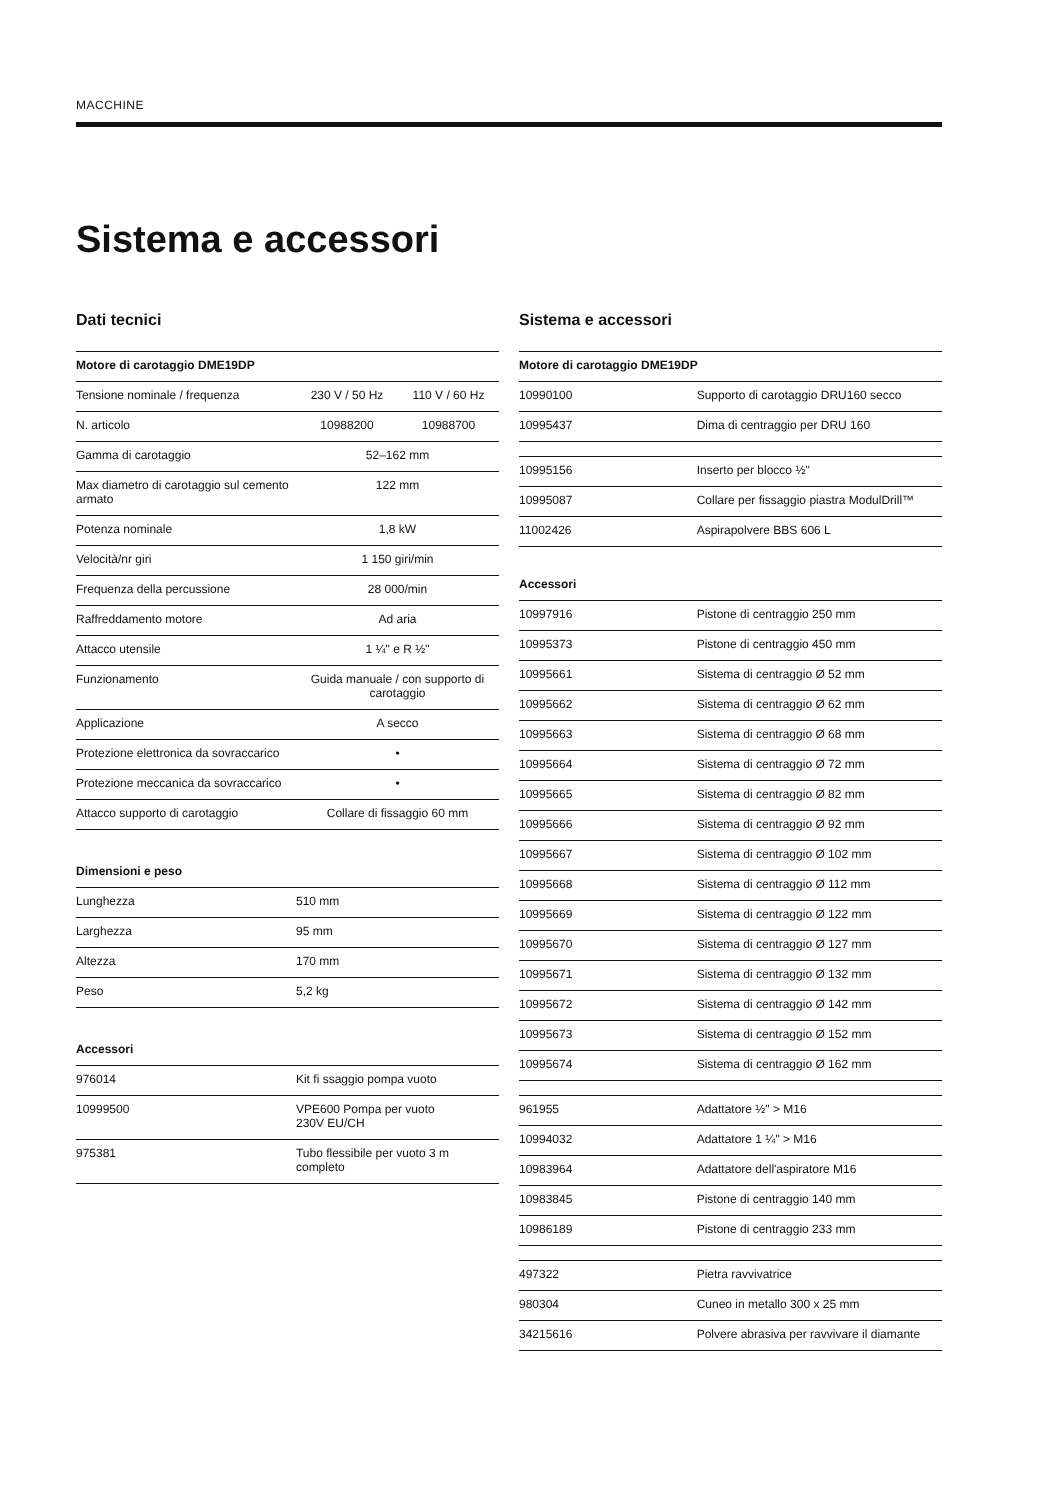MACCHINE
Sistema e accessori
Dati tecnici
| Motore di carotaggio DME19DP | | |
| --- | --- | --- |
| Tensione nominale / frequenza | 230 V / 50 Hz | 110 V / 60 Hz |
| N. articolo | 10988200 | 10988700 |
| Gamma di carotaggio | 52–162 mm | |
| Max diametro di carotaggio sul cemento armato | 122 mm | |
| Potenza nominale | 1,8 kW | |
| Velocità/nr giri | 1 150 giri/min | |
| Frequenza della percussione | 28 000/min | |
| Raffreddamento motore | Ad aria | |
| Attacco utensile | 1 ¼" e R ½" | |
| Funzionamento | Guida manuale / con supporto di carotaggio | |
| Applicazione | A secco | |
| Protezione elettronica da sovraccarico | • | |
| Protezione meccanica da sovraccarico | • | |
| Attacco supporto di carotaggio | Collare di fissaggio 60 mm | |
| Dimensioni e peso | |
| --- | --- |
| Lunghezza | 510 mm |
| Larghezza | 95 mm |
| Altezza | 170 mm |
| Peso | 5,2 kg |
| Accessori | |
| --- | --- |
| 976014 | Kit fi ssaggio pompa vuoto |
| 10999500 | VPE600 Pompa per vuoto 230V EU/CH |
| 975381 | Tubo flessibile per vuoto 3 m completo |
Sistema e accessori
| Motore di carotaggio DME19DP | |
| --- | --- |
| 10990100 | Supporto di carotaggio DRU160 secco |
| 10995437 | Dima di centraggio per DRU 160 |
| 10995156 | Inserto per blocco ½" |
| 10995087 | Collare per fissaggio piastra ModulDrill™ |
| 11002426 | Aspirapolvere BBS 606 L |
| Accessori | |
| 10997916 | Pistone di centraggio 250 mm |
| 10995373 | Pistone di centraggio 450 mm |
| 10995661 | Sistema di centraggio Ø 52 mm |
| 10995662 | Sistema di centraggio Ø 62 mm |
| 10995663 | Sistema di centraggio Ø 68 mm |
| 10995664 | Sistema di centraggio Ø 72 mm |
| 10995665 | Sistema di centraggio Ø 82 mm |
| 10995666 | Sistema di centraggio Ø 92 mm |
| 10995667 | Sistema di centraggio Ø 102 mm |
| 10995668 | Sistema di centraggio Ø 112 mm |
| 10995669 | Sistema di centraggio Ø 122 mm |
| 10995670 | Sistema di centraggio Ø 127 mm |
| 10995671 | Sistema di centraggio Ø 132 mm |
| 10995672 | Sistema di centraggio Ø 142 mm |
| 10995673 | Sistema di centraggio Ø 152 mm |
| 10995674 | Sistema di centraggio Ø 162 mm |
| 961955 | Adattatore ½" > M16 |
| 10994032 | Adattatore 1 ¼" > M16 |
| 10983964 | Adattatore dell'aspiratore M16 |
| 10983845 | Pistone di centraggio 140 mm |
| 10986189 | Pistone di centraggio 233 mm |
| 497322 | Pietra ravvivatrice |
| 980304 | Cuneo in metallo 300 x 25 mm |
| 34215616 | Polvere abrasiva per ravvivare il diamante |